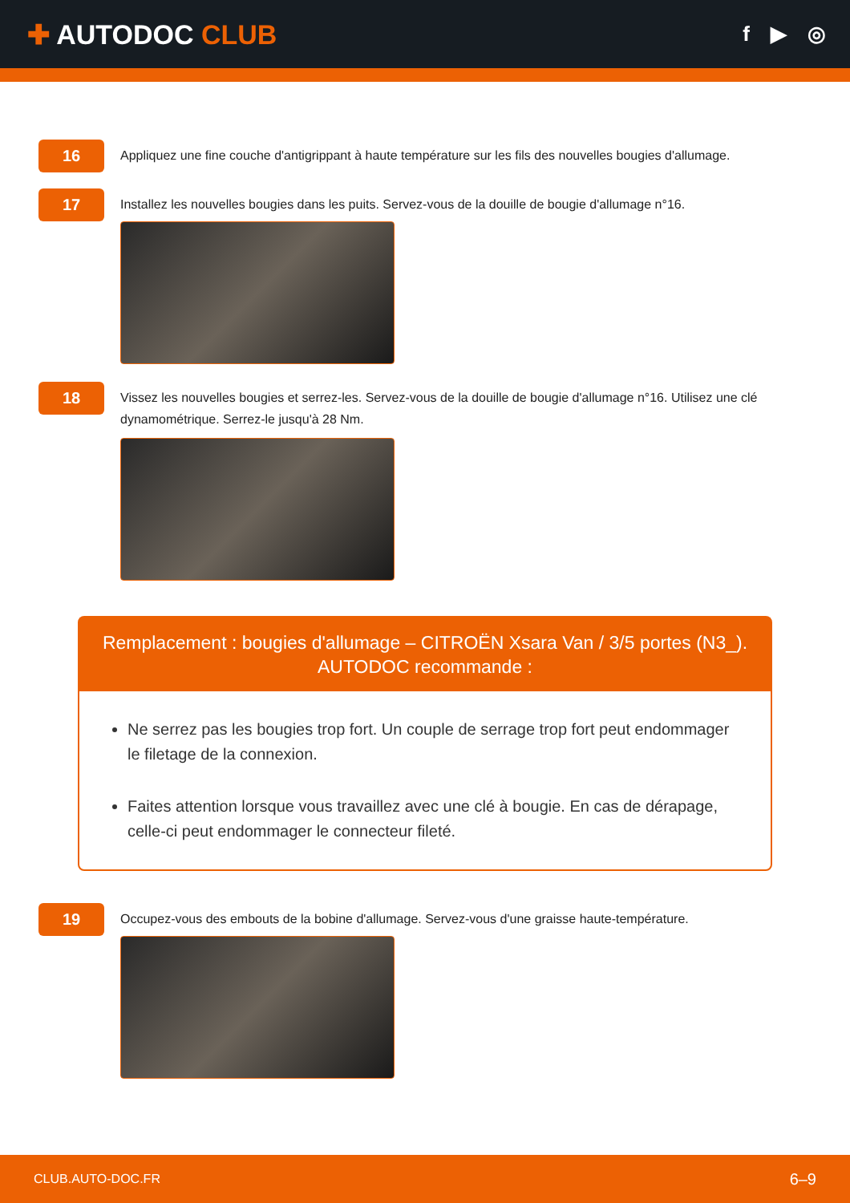✚ AUTODOC CLUB
f ▶ ◎
16
Appliquez une fine couche d'antigrippant à haute température sur les fils des nouvelles bougies d'allumage.
17
Installez les nouvelles bougies dans les puits. Servez-vous de la douille de bougie d'allumage n°16.
18
Vissez les nouvelles bougies et serrez-les. Servez-vous de la douille de bougie d'allumage n°16. Utilisez une clé dynamométrique. Serrez-le jusqu'à 28 Nm.
Remplacement : bougies d'allumage – CITROËN Xsara Van / 3/5 portes (N3_).
AUTODOC recommande :
Ne serrez pas les bougies trop fort. Un couple de serrage trop fort peut endommager le filetage de la connexion.
Faites attention lorsque vous travaillez avec une clé à bougie. En cas de dérapage, celle-ci peut endommager le connecteur fileté.
19
Occupez-vous des embouts de la bobine d'allumage. Servez-vous d'une graisse haute-température.
CLUB.AUTO-DOC.FR 6–9